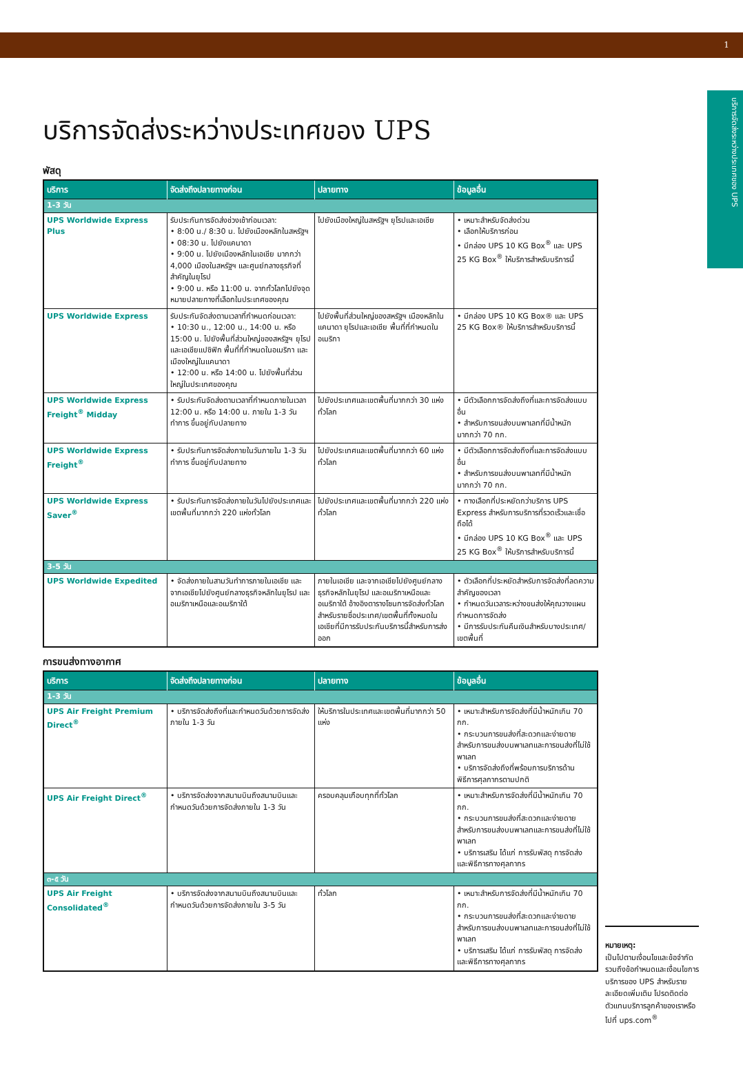1
บริการจัดส่งระหว่างประเทศของ UPS
บริการจัดส่งระหว่างประเทศของ UPS
พัสดุ
| บริการ | จัดส่งถึงปลายทางก่อน | ปลายทาง | ข้อมูลอื่น |
| --- | --- | --- | --- |
| 1-3 วัน | | | |
| UPS Worldwide Express Plus | รับประกันการจัดส่งช่วงเช้าก่อนเวลา: • 8:00 น./ 8:30 น. ไปยังเมืองหลักในสหรัฐฯ • 08:30 น. ไปยังแคนาดา • 9:00 น. ไปยังเมืองหลักในเอเชีย มากกว่า 4,000 เมืองในสหรัฐฯ และศูนย์กลางธุรกิจที่สำคัญในยุโรป • 9:00 น. หรือ 11:00 น. จากทั่วโลกไปยังจุดหมายปลายทางที่เลือกในประเทศของคุณ | ไปยังเมืองใหญ่ในสหรัฐฯ ยุโรปและเอเชีย | • เหมาะสำหรับจัดส่งด่วน • เลือกให้บริการก่อน • มีกล่อง UPS 10 KG Box<sup>®</sup> และ UPS 25 KG Box<sup>®</sup> ให้บริการสำหรับบริการนี้ |
| UPS Worldwide Express | รับประกันจัดส่งตามเวลาที่กำหนดก่อนเวลา: • 10:30 น., 12:00 น., 14:00 น. หรือ 15:00 น. ไปยังพื้นที่ส่วนใหญ่ของสหรัฐฯ ยุโรปและเอเชียแปซิฟิก พื้นที่ที่กำหนดในอเมริกา และเมืองใหญ่ในแคนาดา • 12:00 น. หรือ 14:00 น. ไปยังพื้นที่ส่วนใหญ่ในประเทศของคุณ | ไปยังพื้นที่ส่วนใหญ่ของสหรัฐฯ เมืองหลักในแคนาดา ยุโรปและเอเชีย พื้นที่ที่กำหนดในอเมริกา | • มีกล่อง UPS 10 KG Box® และ UPS 25 KG Box® ให้บริการสำหรับบริการนี้ |
| UPS Worldwide Express Freight<sup>®</sup> Midday | • รับประกันจัดส่งตามเวลาที่กำหนดภายในเวลา 12:00 น. หรือ 14:00 น. ภายใน 1-3 วันทำการ ขึ้นอยู่กับปลายทาง | ไปยังประเทศและเขตพื้นที่มากกว่า 30 แห่งทั่วโลก | • มีตัวเลือกการจัดส่งถึงที่และการจัดส่งแบบอื่น • สำหรับการขนส่งบนพาเลทที่มีน้ำหนักมากกว่า 70 กก. |
| UPS Worldwide Express Freight<sup>®</sup> | • รับประกันการจัดส่งภายในวันภายใน 1-3 วันทำการ ขึ้นอยู่กับปลายทาง | ไปยังประเทศและเขตพื้นที่มากกว่า 60 แห่งทั่วโลก | • มีตัวเลือกการจัดส่งถึงที่และการจัดส่งแบบอื่น • สำหรับการขนส่งบนพาเลทที่มีน้ำหนักมากกว่า 70 กก. |
| UPS Worldwide Express Saver<sup>®</sup> | • รับประกันการจัดส่งภายในวันไปยังประเทศและเขตพื้นที่มากกว่า 220 แห่งทั่วโลก | ไปยังประเทศและเขตพื้นที่มากกว่า 220 แห่งทั่วโลก | • ทางเลือกที่ประหยัดกว่าบริการ UPS Express สำหรับการบริการที่รวดเร็วและเชื่อถือได้ • มีกล่อง UPS 10 KG Box<sup>®</sup> และ UPS 25 KG Box<sup>®</sup> ให้บริการสำหรับบริการนี้ |
| 3-5 วัน | | | |
| UPS Worldwide Expedited | • จัดส่งภายในสามวันทำการภายในเอเชีย และจากเอเชียไปยังศูนย์กลางธุรกิจหลักในยุโรป และอเมริกาเหนือและอเมริกาใต้ | ภายในเอเชีย และจากเอเชียไปยังศูนย์กลางธุรกิจหลักในยุโรป และอเมริกาเหนือและอเมริกาใต้ อ้างอิงตารางโซนการจัดส่งทั่วโลกสำหรับรายชื่อประเทศ/เขตพื้นที่ทั้งหมดในเอเชียที่มีการรับประกันบริการนี้สำหรับการส่งออก | • ตัวเลือกที่ประหยัดสำหรับการจัดส่งที่ลดความสำคัญของเวลา • กำหนดวันเวลาระหว่างขนส่งให้คุณวางแผนกำหนดการจัดส่ง • มีการรับประกันคืนเงินสำหรับบางประเทศ/เขตพื้นที่ |
การขนส่งทางอากาศ
| บริการ | จัดส่งถึงปลายทางก่อน | ปลายทาง | ข้อมูลอื่น |
| --- | --- | --- | --- |
| 1-3 วัน | | | |
| UPS Air Freight Premium Direct<sup>®</sup> | • บริการจัดส่งถึงที่และกำหนดวันด้วยการจัดส่งภายใน 1-3 วัน | ให้บริการในประเทศและเขตพื้นที่มากกว่า 50 แห่ง | • เหมาะสำหรับการจัดส่งที่มีน้ำหนักเกิน 70 กก. • กระบวนการขนส่งที่สะดวกและง่ายดายสำหรับการขนส่งบนพาเลทและการขนส่งที่ไม่ใช้พาเลท • บริการจัดส่งถึงที่พร้อมการบริการด้านพิธีการศุลกากรตามปกติ |
| UPS Air Freight Direct<sup>®</sup> | • บริการจัดส่งจากสนามบินถึงสนามบินและกำหนดวันด้วยการจัดส่งภายใน 1-3 วัน | ครอบคลุมเกือบทุกที่ทั่วโลก | • เหมาะสำหรับการจัดส่งที่มีน้ำหนักเกิน 70 กก. • กระบวนการขนส่งที่สะดวกและง่ายดายสำหรับการขนส่งบนพาเลทและการขนส่งที่ไม่ใช้พาเลท • บริการเสริม ได้แก่ การรับพัสดุ การจัดส่ง และพิธีการทางศุลกากร |
| ๓-๕ วัน | | | |
| UPS Air Freight Consolidated<sup>®</sup> | • บริการจัดส่งจากสนามบินถึงสนามบินและกำหนดวันด้วยการจัดส่งภายใน 3-5 วัน | ทั่วโลก | • เหมาะสำหรับการจัดส่งที่มีน้ำหนักเกิน 70 กก. • กระบวนการขนส่งที่สะดวกและง่ายดายสำหรับการขนส่งบนพาเลทและการขนส่งที่ไม่ใช้พาเลท • บริการเสริม ได้แก่ การรับพัสดุ การจัดส่ง และพิธีการทางศุลกากร |
หมายเหตุ:
เป็นไปตามเงื่อนไขและข้อจำกัด รวมถึงข้อกำหนดและเงื่อนไขการบริการของ UPS สำหรับรายละเอียดเพิ่มเติม โปรดติดต่อตัวแทนบริการลูกค้าของเราหรือไปที่ ups.com<sup>®</sup>